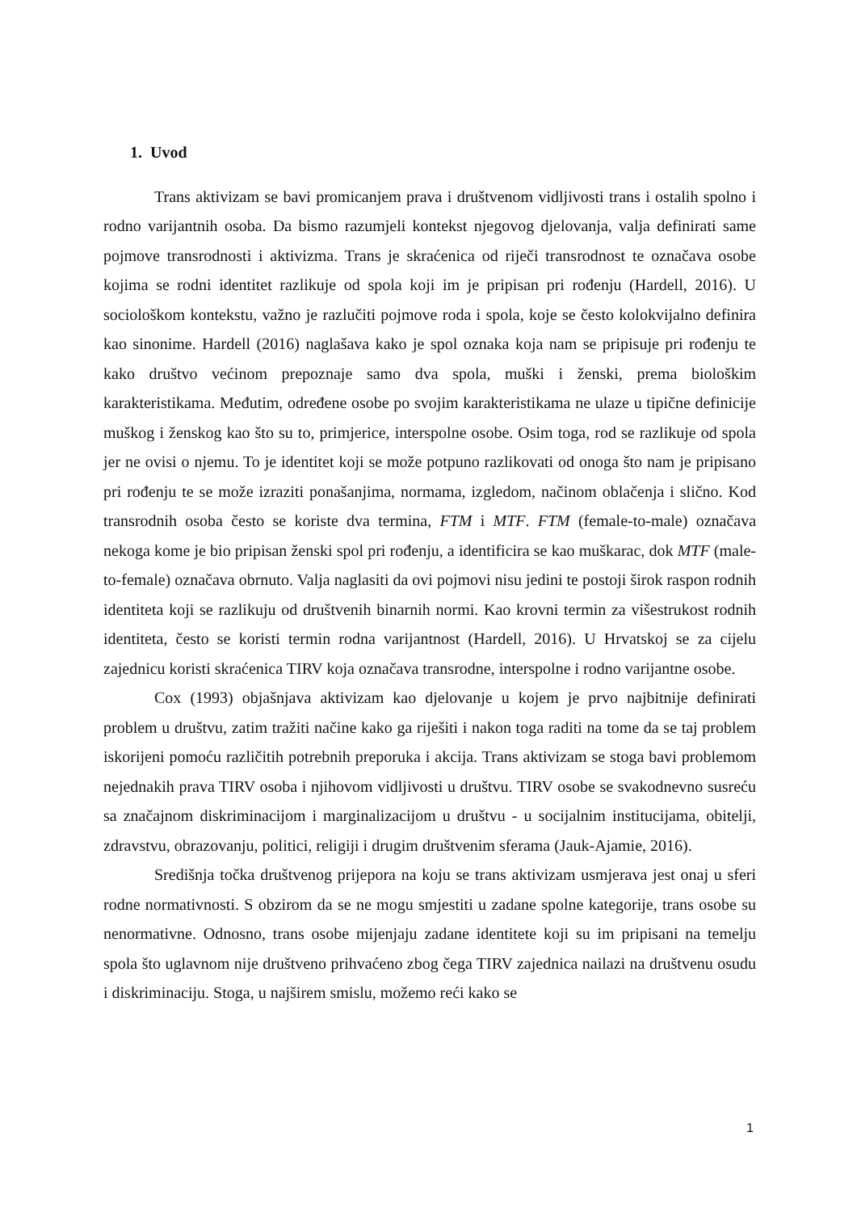1. Uvod
Trans aktivizam se bavi promicanjem prava i društvenom vidljivosti trans i ostalih spolno i rodno varijantnih osoba. Da bismo razumjeli kontekst njegovog djelovanja, valja definirati same pojmove transrodnosti i aktivizma. Trans je skraćenica od riječi transrodnost te označava osobe kojima se rodni identitet razlikuje od spola koji im je pripisan pri rođenju (Hardell, 2016). U sociološkom kontekstu, važno je razlučiti pojmove roda i spola, koje se često kolokvijalno definira kao sinonime. Hardell (2016) naglašava kako je spol oznaka koja nam se pripisuje pri rođenju te kako društvo većinom prepoznaje samo dva spola, muški i ženski, prema biološkim karakteristikama. Međutim, određene osobe po svojim karakteristikama ne ulaze u tipične definicije muškog i ženskog kao što su to, primjerice, interspolne osobe. Osim toga, rod se razlikuje od spola jer ne ovisi o njemu. To je identitet koji se može potpuno razlikovati od onoga što nam je pripisano pri rođenju te se može izraziti ponašanjima, normama, izgledom, načinom oblačenja i slično. Kod transrodnih osoba često se koriste dva termina, FTM i MTF. FTM (female-to-male) označava nekoga kome je bio pripisan ženski spol pri rođenju, a identificira se kao muškarac, dok MTF (male-to-female) označava obrnuto. Valja naglasiti da ovi pojmovi nisu jedini te postoji širok raspon rodnih identiteta koji se razlikuju od društvenih binarnih normi. Kao krovni termin za višestrukost rodnih identiteta, često se koristi termin rodna varijantnost (Hardell, 2016). U Hrvatskoj se za cijelu zajednicu koristi skraćenica TIRV koja označava transrodne, interspolne i rodno varijantne osobe.
Cox (1993) objašnjava aktivizam kao djelovanje u kojem je prvo najbitnije definirati problem u društvu, zatim tražiti načine kako ga riješiti i nakon toga raditi na tome da se taj problem iskorijeni pomoću različitih potrebnih preporuka i akcija. Trans aktivizam se stoga bavi problemom nejednakih prava TIRV osoba i njihovom vidljivosti u društvu. TIRV osobe se svakodnevno susreću sa značajnom diskriminacijom i marginalizacijom u društvu - u socijalnim institucijama, obitelji, zdravstvu, obrazovanju, politici, religiji i drugim društvenim sferama (Jauk-Ajamie, 2016).
Središnja točka društvenog prijepora na koju se trans aktivizam usmjerava jest onaj u sferi rodne normativnosti. S obzirom da se ne mogu smjestiti u zadane spolne kategorije, trans osobe su nenormativne. Odnosno, trans osobe mijenjaju zadane identitete koji su im pripisani na temelju spola što uglavnom nije društveno prihvaćeno zbog čega TIRV zajednica nailazi na društvenu osudu i diskriminaciju. Stoga, u najširem smislu, možemo reći kako se
1